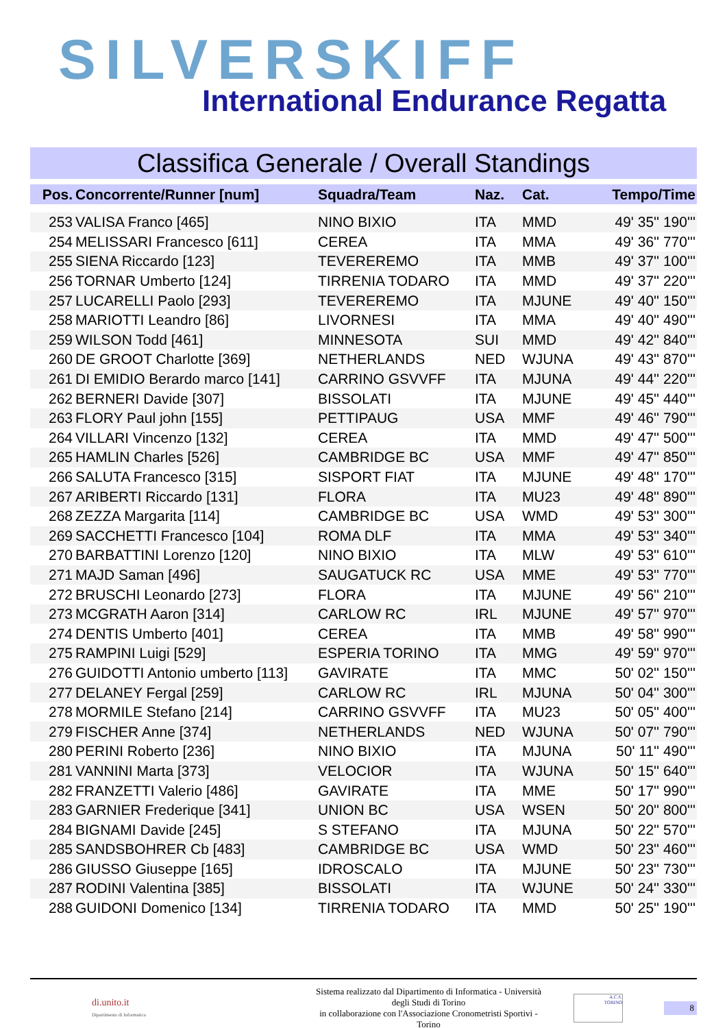SILVERSKIFF
International Endurance Regatta
Classifica Generale / Overall Standings
| Pos. | Concorrente/Runner [num] | Squadra/Team | Naz. | Cat. | Tempo/Time |
| --- | --- | --- | --- | --- | --- |
| 253 | VALISA Franco [465] | NINO BIXIO | ITA | MMD | 49' 35'' 190''' |
| 254 | MELISSARI Francesco [611] | CEREA | ITA | MMA | 49' 36'' 770''' |
| 255 | SIENA Riccardo [123] | TEVEREREMO | ITA | MMB | 49' 37'' 100''' |
| 256 | TORNAR Umberto [124] | TIRRENIA TODARO | ITA | MMD | 49' 37'' 220''' |
| 257 | LUCARELLI Paolo [293] | TEVEREREMO | ITA | MJUNE | 49' 40'' 150''' |
| 258 | MARIOTTI Leandro [86] | LIVORNESI | ITA | MMA | 49' 40'' 490''' |
| 259 | WILSON Todd [461] | MINNESOTA | SUI | MMD | 49' 42'' 840''' |
| 260 | DE GROOT Charlotte [369] | NETHERLANDS | NED | WJUNA | 49' 43'' 870''' |
| 261 | DI EMIDIO Berardo marco [141] | CARRINO GSVVFF | ITA | MJUNA | 49' 44'' 220''' |
| 262 | BERNERI Davide [307] | BISSOLATI | ITA | MJUNE | 49' 45'' 440''' |
| 263 | FLORY Paul john [155] | PETTIPAUG | USA | MMF | 49' 46'' 790''' |
| 264 | VILLARI Vincenzo [132] | CEREA | ITA | MMD | 49' 47'' 500''' |
| 265 | HAMLIN Charles [526] | CAMBRIDGE BC | USA | MMF | 49' 47'' 850''' |
| 266 | SALUTA Francesco [315] | SISPORT FIAT | ITA | MJUNE | 49' 48'' 170''' |
| 267 | ARIBERTI Riccardo [131] | FLORA | ITA | MU23 | 49' 48'' 890''' |
| 268 | ZEZZA Margarita [114] | CAMBRIDGE BC | USA | WMD | 49' 53'' 300''' |
| 269 | SACCHETTI Francesco [104] | ROMA DLF | ITA | MMA | 49' 53'' 340''' |
| 270 | BARBATTINI Lorenzo [120] | NINO BIXIO | ITA | MLW | 49' 53'' 610''' |
| 271 | MAJD Saman [496] | SAUGATUCK RC | USA | MME | 49' 53'' 770''' |
| 272 | BRUSCHI Leonardo [273] | FLORA | ITA | MJUNE | 49' 56'' 210''' |
| 273 | MCGRATH Aaron [314] | CARLOW RC | IRL | MJUNE | 49' 57'' 970''' |
| 274 | DENTIS Umberto [401] | CEREA | ITA | MMB | 49' 58'' 990''' |
| 275 | RAMPINI Luigi [529] | ESPERIA TORINO | ITA | MMG | 49' 59'' 970''' |
| 276 | GUIDOTTI Antonio umberto [113] | GAVIRATE | ITA | MMC | 50' 02'' 150''' |
| 277 | DELANEY Fergal [259] | CARLOW RC | IRL | MJUNA | 50' 04'' 300''' |
| 278 | MORMILE Stefano [214] | CARRINO GSVVFF | ITA | MU23 | 50' 05'' 400''' |
| 279 | FISCHER Anne [374] | NETHERLANDS | NED | WJUNA | 50' 07'' 790''' |
| 280 | PERINI Roberto [236] | NINO BIXIO | ITA | MJUNA | 50' 11'' 490''' |
| 281 | VANNINI Marta [373] | VELOCIOR | ITA | WJUNA | 50' 15'' 640''' |
| 282 | FRANZETTI Valerio [486] | GAVIRATE | ITA | MME | 50' 17'' 990''' |
| 283 | GARNIER Frederique [341] | UNION BC | USA | WSEN | 50' 20'' 800''' |
| 284 | BIGNAMI Davide [245] | S STEFANO | ITA | MJUNA | 50' 22'' 570''' |
| 285 | SANDSBOHRER Cb [483] | CAMBRIDGE BC | USA | WMD | 50' 23'' 460''' |
| 286 | GIUSSO Giuseppe [165] | IDROSCALO | ITA | MJUNE | 50' 23'' 730''' |
| 287 | RODINI Valentina [385] | BISSOLATI | ITA | WJUNE | 50' 24'' 330''' |
| 288 | GUIDONI Domenico [134] | TIRRENIA TODARO | ITA | MMD | 50' 25'' 190''' |
di.unito.it
Dipartimento di Informatica
Sistema realizzato dal Dipartimento di Informatica - Università degli Studi di Torino
in collaborazione con l'Associazione Cronometristi Sportivi - Torino
A.C.S.
TORINO
8